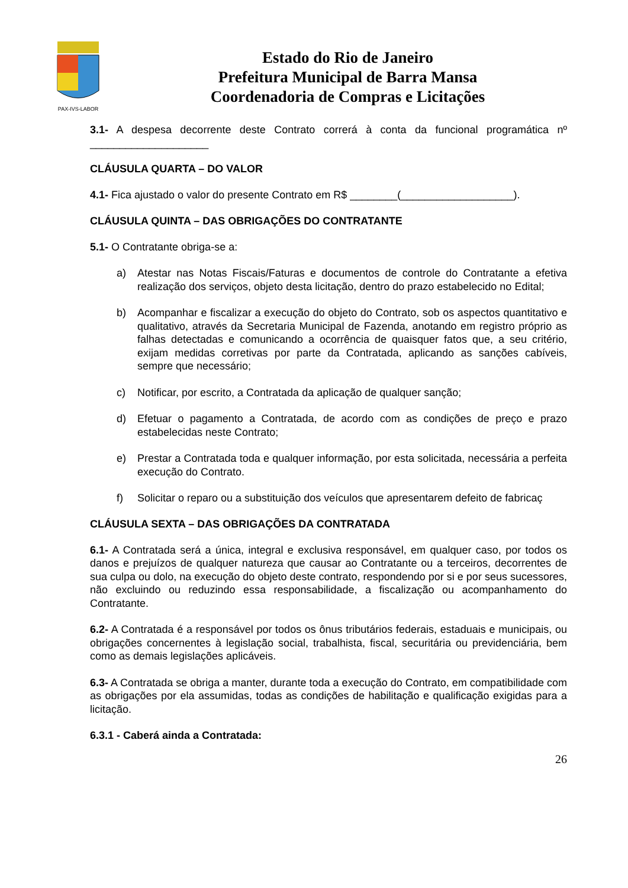PAX-IVS-LABOR
Estado do Rio de Janeiro
Prefeitura Municipal de Barra Mansa
Coordenadoria de Compras e Licitações
3.1- A despesa decorrente deste Contrato correrá à conta da funcional programática nº ____________________
CLÁUSULA QUARTA – DO VALOR
4.1- Fica ajustado o valor do presente Contrato em R$ ________(___________________).
CLÁUSULA QUINTA – DAS OBRIGAÇÕES DO CONTRATANTE
5.1- O Contratante obriga-se a:
a) Atestar nas Notas Fiscais/Faturas e documentos de controle do Contratante a efetiva realização dos serviços, objeto desta licitação, dentro do prazo estabelecido no Edital;
b) Acompanhar e fiscalizar a execução do objeto do Contrato, sob os aspectos quantitativo e qualitativo, através da Secretaria Municipal de Fazenda, anotando em registro próprio as falhas detectadas e comunicando a ocorrência de quaisquer fatos que, a seu critério, exijam medidas corretivas por parte da Contratada, aplicando as sanções cabíveis, sempre que necessário;
c) Notificar, por escrito, a Contratada da aplicação de qualquer sanção;
d) Efetuar o pagamento a Contratada, de acordo com as condições de preço e prazo estabelecidas neste Contrato;
e) Prestar a Contratada toda e qualquer informação, por esta solicitada, necessária a perfeita execução do Contrato.
f) Solicitar o reparo ou a substituição dos veículos que apresentarem defeito de fabricaç
CLÁUSULA SEXTA – DAS OBRIGAÇÕES DA CONTRATADA
6.1- A Contratada será a única, integral e exclusiva responsável, em qualquer caso, por todos os danos e prejuízos de qualquer natureza que causar ao Contratante ou a terceiros, decorrentes de sua culpa ou dolo, na execução do objeto deste contrato, respondendo por si e por seus sucessores, não excluindo ou reduzindo essa responsabilidade, a fiscalização ou acompanhamento do Contratante.
6.2- A Contratada é a responsável por todos os ônus tributários federais, estaduais e municipais, ou obrigações concernentes à legislação social, trabalhista, fiscal, securitária ou previdenciária, bem como as demais legislações aplicáveis.
6.3- A Contratada se obriga a manter, durante toda a execução do Contrato, em compatibilidade com as obrigações por ela assumidas, todas as condições de habilitação e qualificação exigidas para a licitação.
6.3.1 - Caberá ainda a Contratada:
26